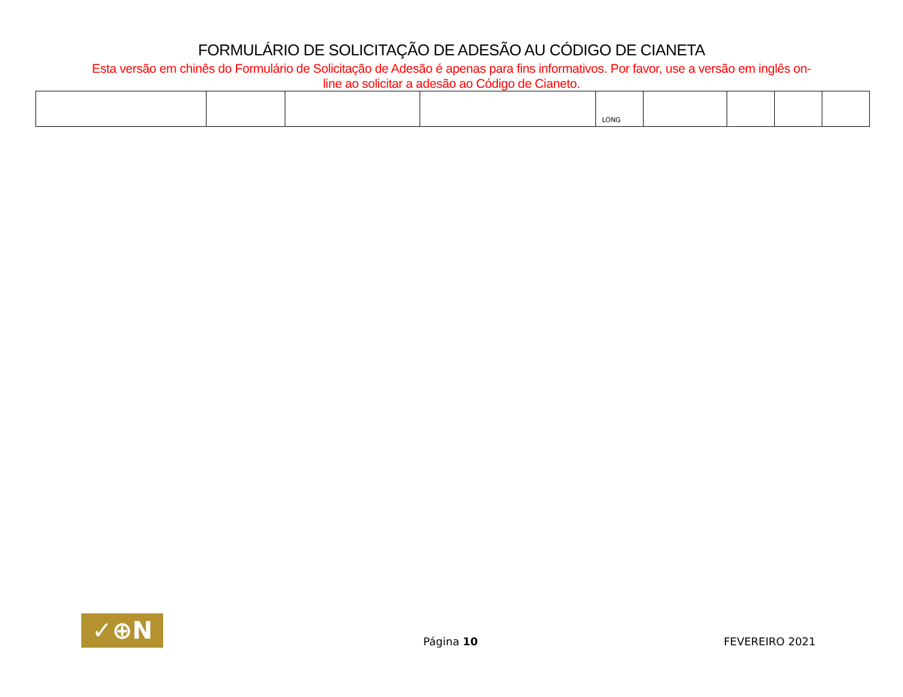FORMULÁRIO DE SOLICITAÇÃO DE ADESÃO AU CÓDIGO DE CIANETA
Esta versão em chinês do Formulário de Solicitação de Adesão é apenas para fins informativos. Por favor, use a versão em inglês on-line ao solicitar a adesão ao Código de Cianeto.
| | | | | LONG | | | | |
✓⊕N
Página 10
FEVEREIRO 2021